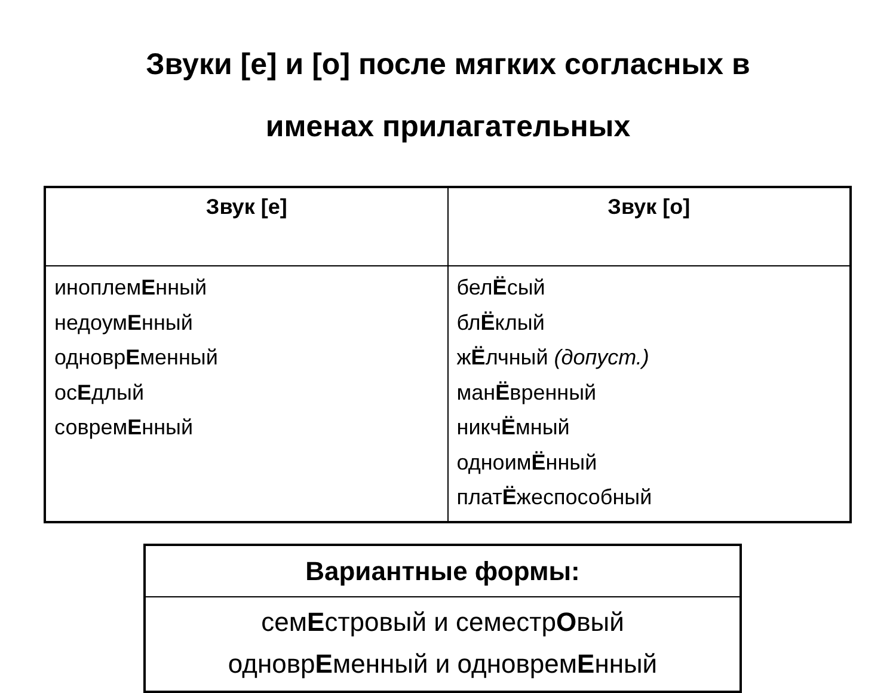Звуки [е] и [о] после мягких согласных в
именах прилагательных
| Звук [е] | Звук [о] |
| --- | --- |
| иноплем Е нный недоум Е нный одновр Е менный ос Е длый соврем Е нный | бел Ё сый бл Ё клый ж Ё лчный (допуст.) ман Ё вренный никч Ё мный одноим Ё нный плат Ё жеспособный |
| Вариантные формы: |
| --- |
| сем Е стровый и семестр О вый одновр Е менный и одноврем Е нный |